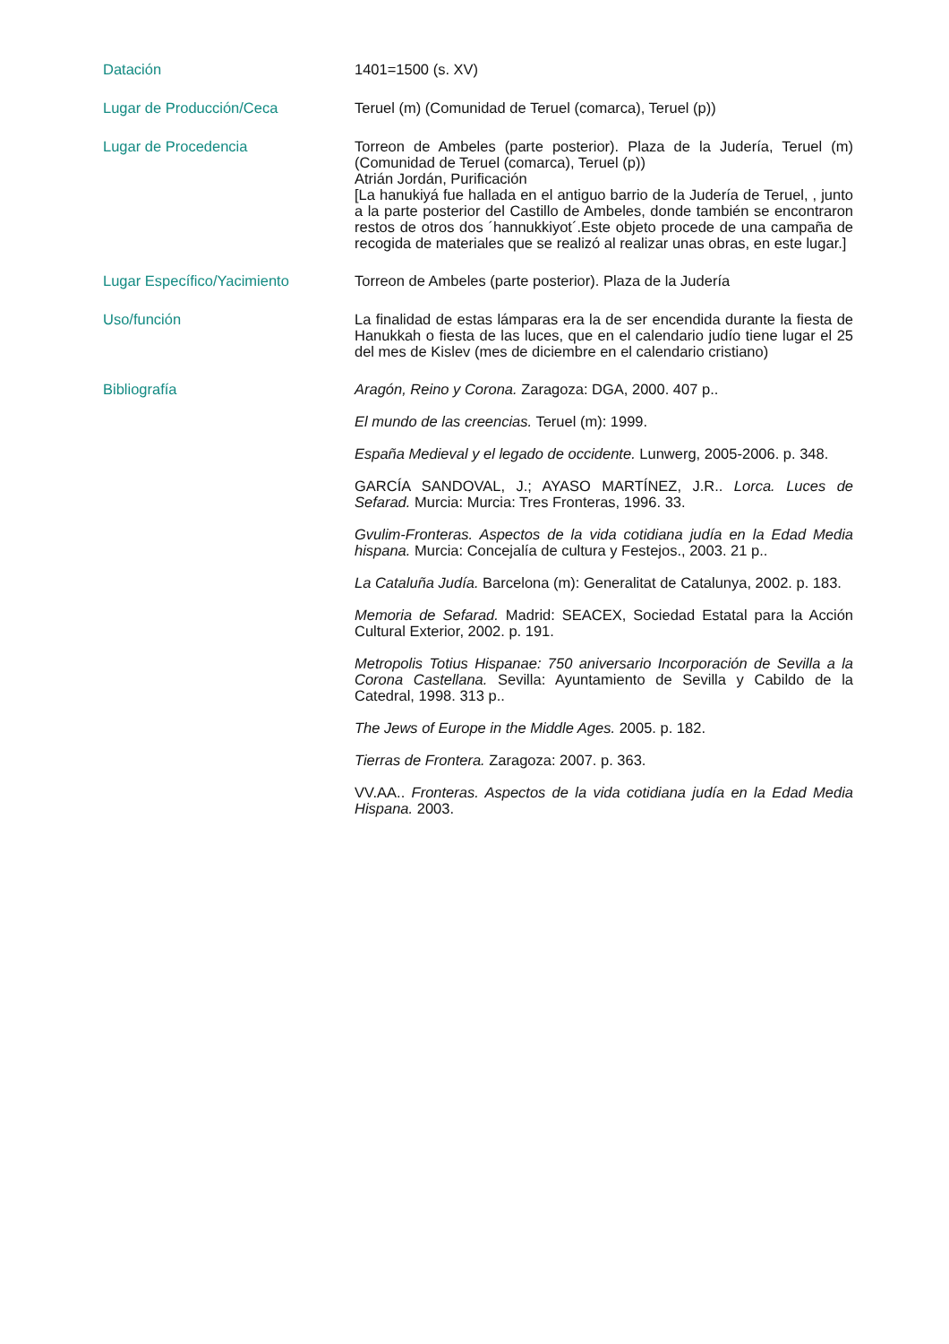Datación
1401=1500 (s. XV)
Lugar de Producción/Ceca
Teruel (m) (Comunidad de Teruel (comarca), Teruel (p))
Lugar de Procedencia
Torreon de Ambeles (parte posterior). Plaza de la Judería, Teruel (m)(Comunidad de Teruel (comarca), Teruel (p))
Atrián Jordán, Purificación
[La hanukiyá fue hallada en el antiguo barrio de la Judería de Teruel, , junto a la parte posterior del Castillo de Ambeles, donde también se encontraron restos de otros dos ´hannukkiyot´.Este objeto procede de una campaña de recogida de materiales que se realizó al realizar unas obras, en este lugar.]
Lugar Específico/Yacimiento
Torreon de Ambeles (parte posterior). Plaza de la Judería
Uso/función
La finalidad de estas lámparas era la de ser encendida durante la fiesta de Hanukkah o fiesta de las luces, que en el calendario judío tiene lugar el 25 del mes de Kislev (mes de diciembre en el calendario cristiano)
Bibliografía
Aragón, Reino y Corona. Zaragoza: DGA, 2000. 407 p..
El mundo de las creencias. Teruel (m): 1999.
España Medieval y el legado de occidente. Lunwerg, 2005-2006. p. 348.
GARCÍA SANDOVAL, J.; AYASO MARTÍNEZ, J.R.. Lorca. Luces de Sefarad. Murcia: Murcia: Tres Fronteras, 1996. 33.
Gvulim-Fronteras. Aspectos de la vida cotidiana judía en la Edad Media hispana. Murcia: Concejalía de cultura y Festejos., 2003. 21 p..
La Cataluña Judía. Barcelona (m): Generalitat de Catalunya, 2002. p. 183.
Memoria de Sefarad. Madrid: SEACEX, Sociedad Estatal para la Acción Cultural Exterior, 2002. p. 191.
Metropolis Totius Hispanae: 750 aniversario Incorporación de Sevilla a la Corona Castellana. Sevilla: Ayuntamiento de Sevilla y Cabildo de la Catedral, 1998. 313 p..
The Jews of Europe in the Middle Ages. 2005. p. 182.
Tierras de Frontera. Zaragoza: 2007. p. 363.
VV.AA.. Fronteras. Aspectos de la vida cotidiana judía en la Edad Media Hispana. 2003.